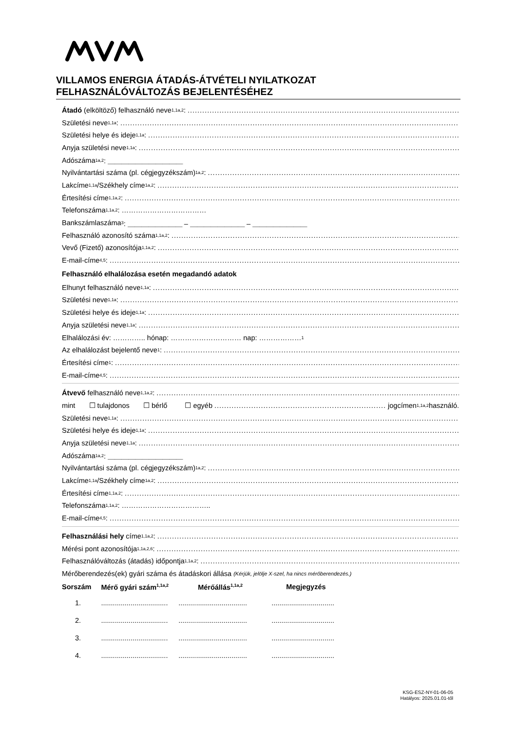VILLAMOS ENERGIA ÁTADÁS-ÁTVÉTELI NYILATKOZAT
FELHASZNÁLÓVÁLTOZÁS BEJELENTÉSÉHEZ
Átadó (elköltöző) felhasználó neve<sup>1,1a,2</sup>:
Születési neve<sup>1,1a</sup>:
Születési helye és ideje<sup>1,1a</sup>:
Anyja születési neve<sup>1,1a</sup>:
Adószáma<sup>1a,2</sup>: ＿＿＿＿＿＿＿＿＿＿＿
Nyilvántartási száma (pl. cégjegyzékszám)<sup>1a,2</sup>:
Lakcíme<sup>1,1a</sup> /Székhely címe<sup>1a,2</sup>:
Értesítési címe<sup>1,1a,2</sup>:
Telefonszáma<sup>1,1a,2</sup>: ………………………………
Bankszámlaszáma<sup>3</sup>: ＿＿＿＿＿＿＿＿ – ＿＿＿＿＿＿＿＿ – ＿＿＿＿＿＿＿＿
Felhasználó azonosító száma<sup>1,1a,2</sup>:
Vevő (Fizető) azonosítója<sup>1,1a,2</sup>:
E-mail-címe<sup>4,5</sup>:
Felhasználó elhalálozása esetén megadandó adatok
Elhunyt felhasználó neve<sup>1,1a</sup>:
Születési neve<sup>1,1a</sup>:
Születési helye és ideje<sup>1,1a</sup>:
Anyja születési neve<sup>1,1a</sup>:
Elhalálozási év: ………….. hónap: ………………………… nap: ………………<sup>1</sup>
Az elhalálozást bejelentő neve<sup>1</sup>:
Értesítési címe<sup>1</sup>:
E-mail-címe<sup>4,5</sup>:
Átvevő felhasználó neve<sup>1,1a,2</sup>:
mint ☐ tulajdonos ☐ bérlő ☐ egyéb jogcímen<sup>1,1a,2</sup> használó.
Születési neve<sup>1,1a</sup>:
Születési helye és ideje<sup>1,1a</sup>:
Anyja születési neve<sup>1,1a</sup>:
Adószáma<sup>1a,2</sup>: ＿＿＿＿＿＿＿＿＿＿＿
Nyilvántartási száma (pl. cégjegyzékszám)<sup>1a,2</sup>:
Lakcíme<sup>1,1a</sup> /Székhely címe<sup>1a,2</sup>:
Értesítési címe<sup>1,1a,2</sup>:
Telefonszáma<sup>1,1a,2</sup>: ………………………………..
E-mail-címe<sup>4,5</sup>:
Felhasználási hely címe<sup>1,1a,2</sup>:
Mérési pont azonosítója<sup>1,1a,2,6</sup>:
Felhasználóváltozás (átadás) időpontja<sup>1,1a,2</sup>:
Mérőberendezés(ek) gyári száma és átadáskori állása (Kérjük, jelölje X-szel, ha nincs mérőberendezés.)
| Sorszám | Mérő gyári szám<sup>1,1a,2</sup> | Mérőállás<sup>1,1a,2</sup> | Megjegyzés |
| --- | --- | --- | --- |
| 1. | .................................. | ................................... | ................................ |
| 2. | .................................. | ................................... | ................................ |
| 3. | .................................. | ................................... | ................................ |
| 4. | .................................. | ................................... | ................................ |
KSG-ESZ-NY-01-06-05
Hatályos: 2025.01.01-től